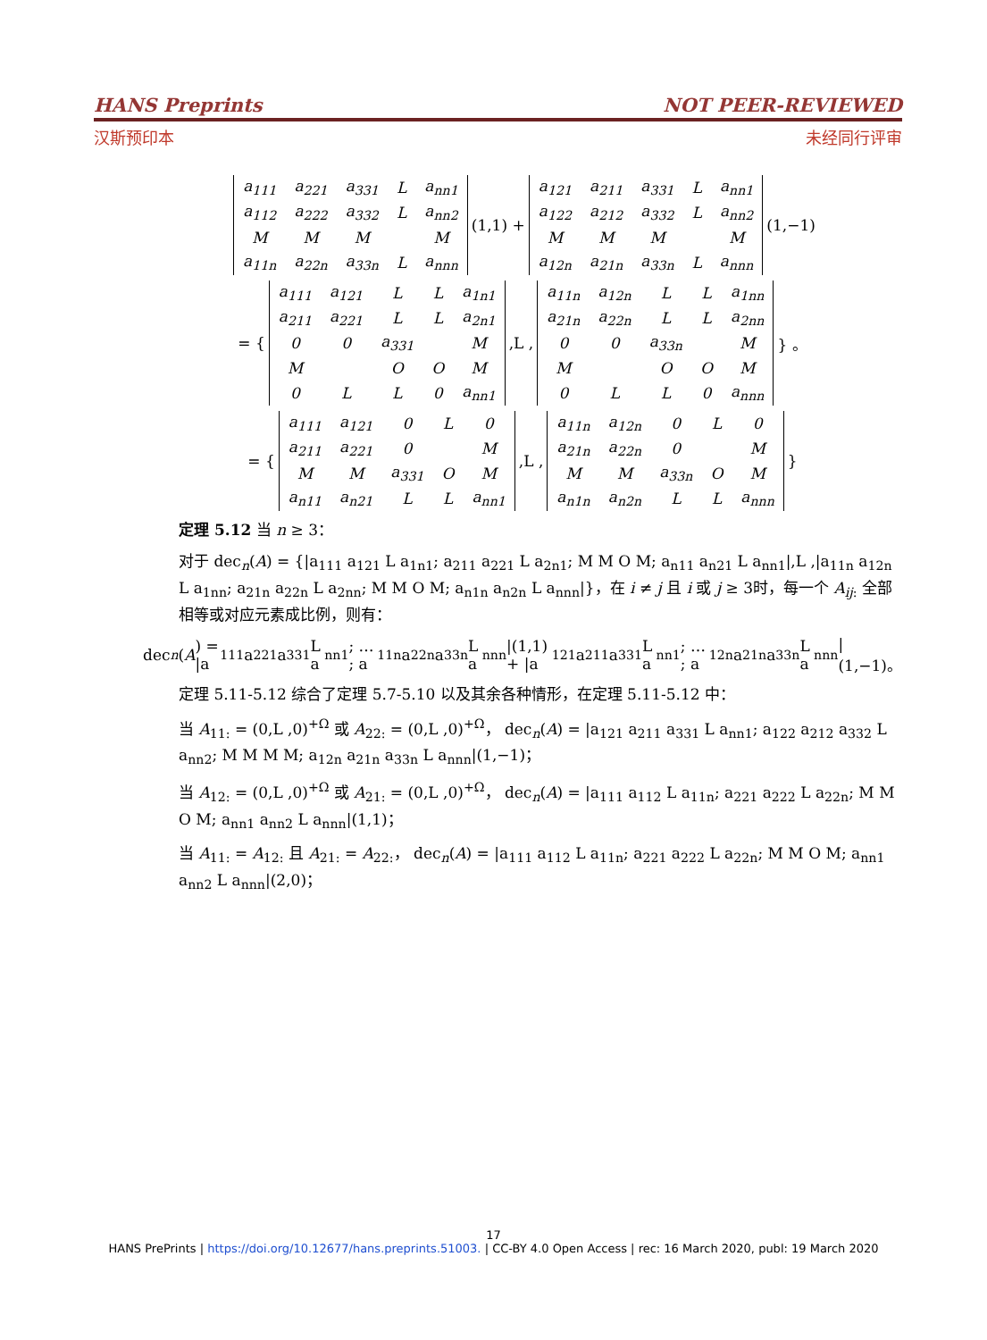HANS Preprints NOT PEER-REVIEWED
汉斯预印本 未经同行评审
| a<sub>111</sub> | a<sub>221</sub> | a<sub>331</sub> | L | a<sub>nn1</sub> |
| a<sub>112</sub> | a<sub>222</sub> | a<sub>332</sub> | L | a<sub>nn2</sub> |
| M | M | M | | M |
| a<sub>11n</sub> | a<sub>22n</sub> | a<sub>33n</sub> | L | a<sub>nnn</sub> |
(1,1) +
| a<sub>121</sub> | a<sub>211</sub> | a<sub>331</sub> | L | a<sub>nn1</sub> |
| a<sub>122</sub> | a<sub>212</sub> | a<sub>332</sub> | L | a<sub>nn2</sub> |
| M | M | M | | M |
| a<sub>12n</sub> | a<sub>21n</sub> | a<sub>33n</sub> | L | a<sub>nnn</sub> |
(1,−1)
= {
| a<sub>111</sub> | a<sub>121</sub> | L | L | a<sub>1n1</sub> |
| a<sub>211</sub> | a<sub>221</sub> | L | L | a<sub>2n1</sub> |
| 0 | 0 | a<sub>331</sub> | | M |
| M | | O | O | M |
| 0 | L | L | 0 | a<sub>nn1</sub> |
,L ,
| a<sub>11n</sub> | a<sub>12n</sub> | L | L | a<sub>1nn</sub> |
| a<sub>21n</sub> | a<sub>22n</sub> | L | L | a<sub>2nn</sub> |
| 0 | 0 | a<sub>33n</sub> | | M |
| M | | O | O | M |
| 0 | L | L | 0 | a<sub>nnn</sub> |
} 。
= {
| a<sub>111</sub> | a<sub>121</sub> | 0 | L | 0 |
| a<sub>211</sub> | a<sub>221</sub> | 0 | | M |
| M | M | a<sub>331</sub> | O | M |
| a<sub>n11</sub> | a<sub>n21</sub> | L | L | a<sub>nn1</sub> |
,L ,
| a<sub>11n</sub> | a<sub>12n</sub> | 0 | L | 0 |
| a<sub>21n</sub> | a<sub>22n</sub> | 0 | | M |
| M | M | a<sub>33n</sub> | O | M |
| a<sub>n1n</sub> | a<sub>n2n</sub> | L | L | a<sub>nnn</sub> |
}
定理 5.12 当 n ≥ 3：
对于 dec<sub>n</sub>(A) = {|a<sub>111</sub> a<sub>121</sub> L a<sub>1n1</sub>; a<sub>211</sub> a<sub>221</sub> L a<sub>2n1</sub>; M M O M; a<sub>n11</sub> a<sub>n21</sub> L a<sub>nn1</sub>|,L ,|a<sub>11n</sub> a<sub>12n</sub> L a<sub>1nn</sub>; a<sub>21n</sub> a<sub>22n</sub> L a<sub>2nn</sub>; M M O M; a<sub>n1n</sub> a<sub>n2n</sub> L a<sub>nnn</sub>|}，在 i ≠ j 且 i 或 j ≥ 3时，每一个 A<sub>ij:</sub> 全部相等或对应元素成比例，则有：
dec<sub>n</sub> (A) = |a<sub>111</sub> a<sub>221</sub> a<sub>331</sub> L a<sub>nn1</sub>; … ; a<sub>11n</sub> a<sub>22n</sub> a<sub>33n</sub> L a<sub>nnn</sub>|(1,1) + |a<sub>121</sub> a<sub>211</sub> a<sub>331</sub> L a<sub>nn1</sub>; … ; a<sub>12n</sub> a<sub>21n</sub> a<sub>33n</sub> L a<sub>nnn</sub>|(1,−1)。
定理 5.11-5.12 综合了定理 5.7-5.10 以及其余各种情形，在定理 5.11-5.12 中：
当 A<sub>11:</sub> = (0,L ,0)<sup>+Ω</sup> 或 A<sub>22:</sub> = (0,L ,0)<sup>+Ω</sup>， dec<sub>n</sub>(A) = |a<sub>121</sub> a<sub>211</sub> a<sub>331</sub> L a<sub>nn1</sub>; a<sub>122</sub> a<sub>212</sub> a<sub>332</sub> L a<sub>nn2</sub>; M M M M; a<sub>12n</sub> a<sub>21n</sub> a<sub>33n</sub> L a<sub>nnn</sub>|(1,−1)；
当 A<sub>12:</sub> = (0,L ,0)<sup>+Ω</sup> 或 A<sub>21:</sub> = (0,L ,0)<sup>+Ω</sup>， dec<sub>n</sub>(A) = |a<sub>111</sub> a<sub>112</sub> L a<sub>11n</sub>; a<sub>221</sub> a<sub>222</sub> L a<sub>22n</sub>; M M O M; a<sub>nn1</sub> a<sub>nn2</sub> L a<sub>nnn</sub>|(1,1)；
当 A<sub>11:</sub> = A<sub>12:</sub> 且 A<sub>21:</sub> = A<sub>22:</sub>， dec<sub>n</sub>(A) = |a<sub>111</sub> a<sub>112</sub> L a<sub>11n</sub>; a<sub>221</sub> a<sub>222</sub> L a<sub>22n</sub>; M M O M; a<sub>nn1</sub> a<sub>nn2</sub> L a<sub>nnn</sub>|(2,0)；
17
HANS PrePrints | https://doi.org/10.12677/hans.preprints.51003. | CC-BY 4.0 Open Access | rec: 16 March 2020, publ: 19 March 2020